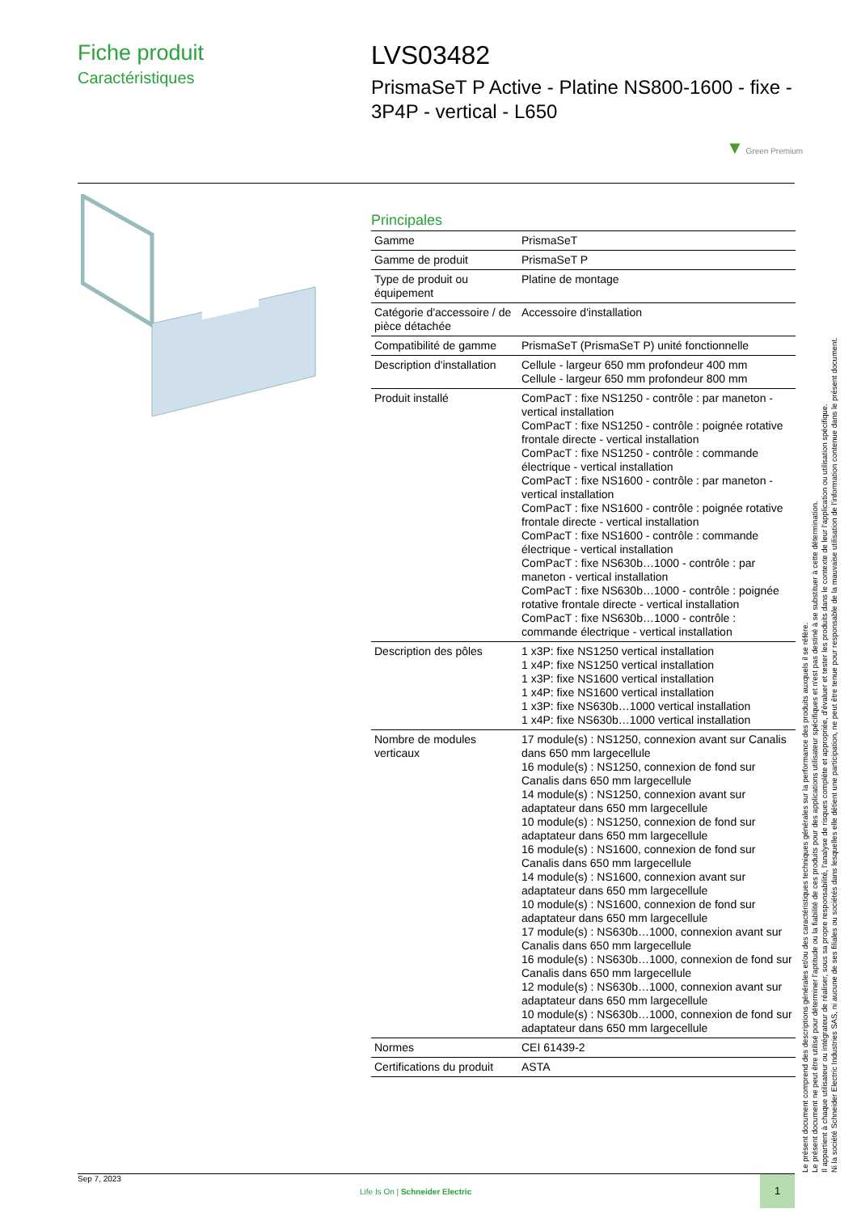Fiche produit
Caractéristiques
LVS03482
PrismaSeT P Active - Platine NS800-1600 - fixe - 3P4P - vertical - L650
▼ Green Premium
Principales
| Gamme | PrismaSeT |
| Gamme de produit | PrismaSeT P |
| Type de produit ou équipement | Platine de montage |
| Catégorie d'accessoire / de pièce détachée | Accessoire d'installation |
| Compatibilité de gamme | PrismaSeT (PrismaSeT P) unité fonctionnelle |
| Description d'installation | Cellule - largeur 650 mm profondeur 400 mm Cellule - largeur 650 mm profondeur 800 mm |
| Produit installé | ComPacT : fixe NS1250 - contrôle : par maneton - vertical installation ComPacT : fixe NS1250 - contrôle : poignée rotative frontale directe - vertical installation ComPacT : fixe NS1250 - contrôle : commande électrique - vertical installation ComPacT : fixe NS1600 - contrôle : par maneton - vertical installation ComPacT : fixe NS1600 - contrôle : poignée rotative frontale directe - vertical installation ComPacT : fixe NS1600 - contrôle : commande électrique - vertical installation ComPacT : fixe NS630b…1000 - contrôle : par maneton - vertical installation ComPacT : fixe NS630b…1000 - contrôle : poignée rotative frontale directe - vertical installation ComPacT : fixe NS630b…1000 - contrôle : commande électrique - vertical installation |
| Description des pôles | 1 x3P: fixe NS1250 vertical installation 1 x4P: fixe NS1250 vertical installation 1 x3P: fixe NS1600 vertical installation 1 x4P: fixe NS1600 vertical installation 1 x3P: fixe NS630b…1000 vertical installation 1 x4P: fixe NS630b…1000 vertical installation |
| Nombre de modules verticaux | 17 module(s) : NS1250, connexion avant sur Canalis dans 650 mm largecellule 16 module(s) : NS1250, connexion de fond sur Canalis dans 650 mm largecellule 14 module(s) : NS1250, connexion avant sur adaptateur dans 650 mm largecellule 10 module(s) : NS1250, connexion de fond sur adaptateur dans 650 mm largecellule 16 module(s) : NS1600, connexion de fond sur Canalis dans 650 mm largecellule 14 module(s) : NS1600, connexion avant sur adaptateur dans 650 mm largecellule 10 module(s) : NS1600, connexion de fond sur adaptateur dans 650 mm largecellule 17 module(s) : NS630b…1000, connexion avant sur Canalis dans 650 mm largecellule 16 module(s) : NS630b…1000, connexion de fond sur Canalis dans 650 mm largecellule 12 module(s) : NS630b…1000, connexion avant sur adaptateur dans 650 mm largecellule 10 module(s) : NS630b…1000, connexion de fond sur adaptateur dans 650 mm largecellule |
| Normes | CEI 61439-2 |
| Certifications du produit | ASTA |
Le présent document comprend des descriptions générales et/ou des caractéristiques techniques générales sur la performance des produits auxquels il se réfère.
Le présent document ne peut être utilisé pour déterminer l'aptitude ou la fiabilité de ces produits pour des applications utilisateur spécifiques et n'est pas destiné à se substituer à cette détermination.
Il appartient à chaque utilisateur ou intégrateur de réaliser, sous sa propre responsabilité, l'analyse de risques complète et appropriée, d'évaluer et tester les produits dans le contexte de leur l'application ou utilisation spécifique.
Ni la société Schneider Electric Industries SAS, ni aucune de ses filiales ou sociétés dans lesquelles elle détient une participation, ne peut être tenue pour responsable de la mauvaise utilisation de l'information contenue dans le présent document.
Sep 7, 2023
Life Is On | Schneider Electric
1